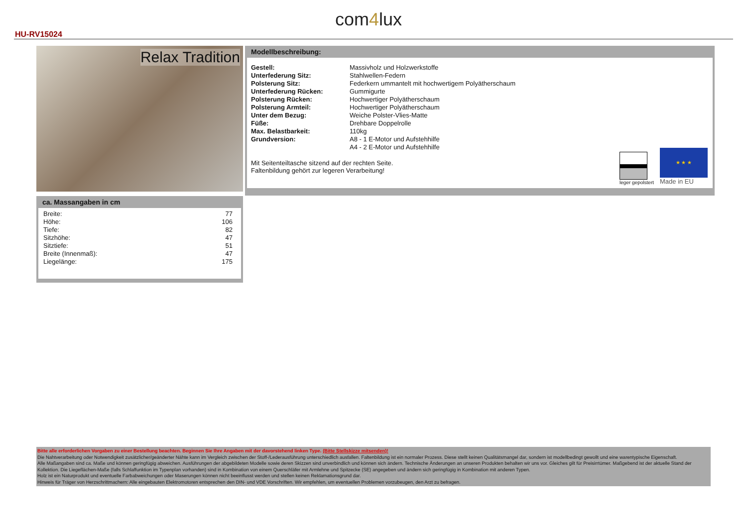HU-RV15024
com4lux
Relax Tradition
Modellbeschreibung:
| Gestell: | Massivholz und Holzwerkstoffe |
| Unterfederung Sitz: | Stahlwellen-Federn |
| Polsterung Sitz: | Federkern ummantelt mit hochwertigem Polyätherschaum |
| Unterfederung Rücken: | Gummigurte |
| Polsterung Rücken: | Hochwertiger Polyätherschaum |
| Polsterung Armteil: | Hochwertiger Polyätherschaum |
| Unter dem Bezug: | Weiche Polster-Vlies-Matte |
| Füße: | Drehbare Doppelrolle |
| Max. Belastbarkeit: | 110kg |
| Grundversion: | A8 - 1 E-Motor und Aufstehhilfe |
| | A4 - 2 E-Motor und Aufstehhilfe |
Mit Seitenteiltasche sitzend auf der rechten Seite.
Faltenbildung gehört zur legeren Verarbeitung!
leger gepolstert
★ ★ ★
Made in EU
ca. Massangaben in cm
| Breite: | 77 |
| Höhe: | 106 |
| Tiefe: | 82 |
| Sitzhöhe: | 47 |
| Sitztiefe: | 51 |
| Breite (Innenmaß): | 47 |
| Liegelänge: | 175 |
Bitte alle erforderlichen Vorgaben zu einer Bestellung beachten. Beginnen Sie Ihre Angaben mit der davorstehend linken Type. (Bitte Stellskizze mitsenden)!
Die Nahtverarbeitung oder Notwendigkeit zusätzlicher/geänderter Nähte kann im Vergleich zwischen der Stoff-/Lederausführung unterschiedlich ausfallen. Faltenbildung ist ein normaler Prozess. Diese stellt keinen Qualitätsmangel dar, sondern ist modellbedingt gewollt und eine warentypische Eigenschaft.
Alle Maßangaben sind ca. Maße und können geringfügig abweichen. Ausführungen der abgebildeten Modelle sowie deren Skizzen sind unverbindlich und können sich ändern. Technische Änderungen an unseren Produkten behalten wir uns vor. Gleiches gilt für Preisirrtümer. Maßgebend ist der aktuelle Stand der Kollektion. Die Liegeflächen-Maße (falls Schlaffunktion im Typenplan vorhanden) sind in Kombination von einem Querschläfer mit Armlehne und Spitzecke (SE) angegeben und ändern sich geringfügig in Kombination mit anderen Typen.
Holz ist ein Naturprodukt und eventuelle Farbabweichungen oder Maserungen können nicht beeinflusst werden und stellen keinen Reklamationsgrund dar.
Hinweis für Träger von Herzschrittmachern: Alle eingebauten Elektromotoren entsprechen den DIN- und VDE Vorschriften. Wir empfehlen, um eventuellen Problemen vorzubeugen, den Arzt zu befragen.